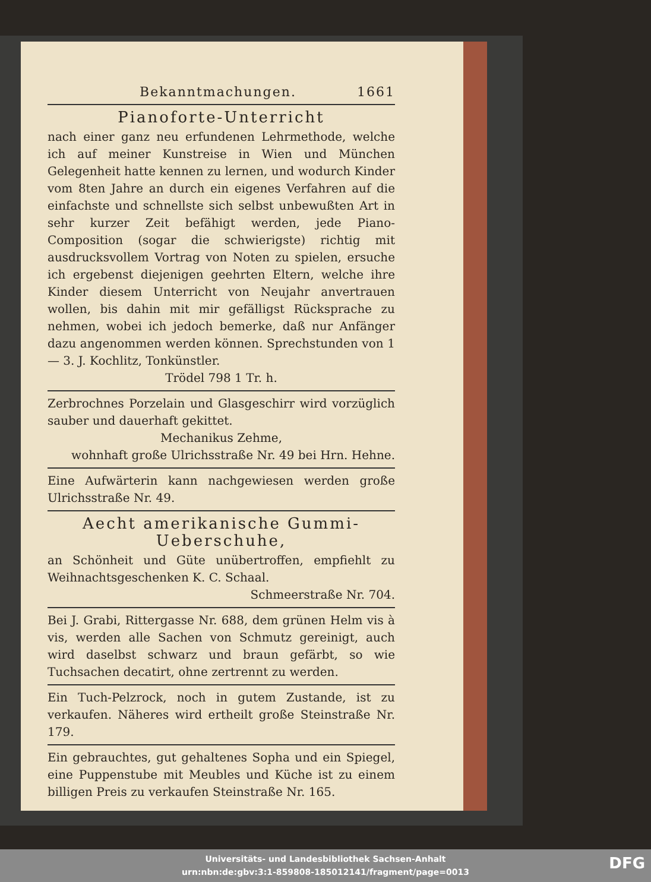Bekanntmachungen. 1661
Pianoforte-Unterricht
nach einer ganz neu erfundenen Lehrmethode, welche ich auf meiner Kunstreise in Wien und München Gelegenheit hatte kennen zu lernen, und wodurch Kinder vom 8ten Jahre an durch ein eigenes Verfahren auf die einfachste und schnellste sich selbst unbewußten Art in sehr kurzer Zeit befähigt werden, jede Piano-Composition (sogar die schwierigste) richtig mit ausdrucksvollem Vortrag von Noten zu spielen, ersuche ich ergebenst diejenigen geehrten Eltern, welche ihre Kinder diesem Unterricht von Neujahr anvertrauen wollen, bis dahin mit mir gefälligst Rücksprache zu nehmen, wobei ich jedoch bemerke, daß nur Anfänger dazu angenommen werden können. Sprechstunden von 1 — 3. J. Kochlitz, Tonkünstler.
Trödel 798 1 Tr. h.
Zerbrochnes Porzelain und Glasgeschirr wird vorzüglich sauber und dauerhaft gekittet.
Mechanikus Zehme,
wohnhaft große Ulrichsstraße Nr. 49 bei Hrn. Hehne.
Eine Aufwärterin kann nachgewiesen werden große Ulrichsstraße Nr. 49.
Aecht amerikanische Gummi-Ueberschuhe,
an Schönheit und Güte unübertroffen, empfiehlt zu Weihnachtsgeschenken K. C. Schaal.
Schmeerstraße Nr. 704.
Bei J. Grabi, Rittergasse Nr. 688, dem grünen Helm vis à vis, werden alle Sachen von Schmutz gereinigt, auch wird daselbst schwarz und braun gefärbt, so wie Tuchsachen decatirt, ohne zertrennt zu werden.
Ein Tuch-Pelzrock, noch in gutem Zustande, ist zu verkaufen. Näheres wird ertheilt große Steinstraße Nr. 179.
Ein gebrauchtes, gut gehaltenes Sopha und ein Spiegel, eine Puppenstube mit Meubles und Küche ist zu einem billigen Preis zu verkaufen Steinstraße Nr. 165.
Universitäts- und Landesbibliothek Sachsen-Anhalt
urn:nbn:de:gbv:3:1-859808-185012141/fragment/page=0013
DFG